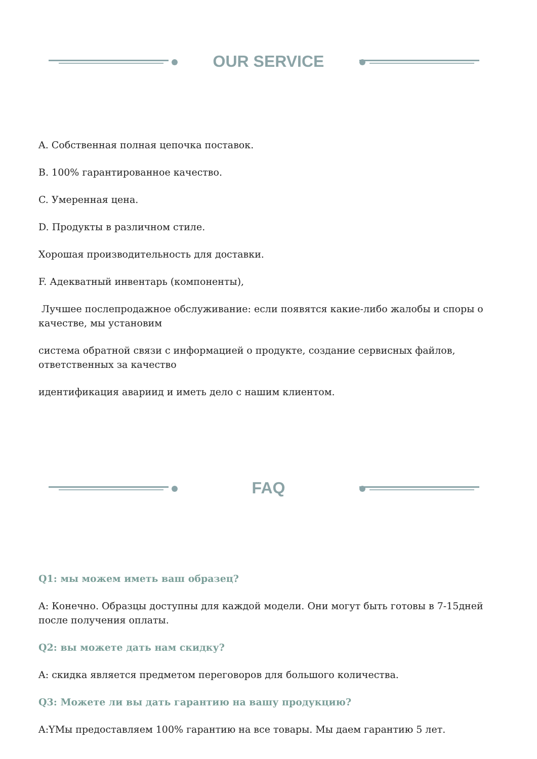OUR SERVICE
A. Собственная полная цепочка поставок.
B. 100% гарантированное качество.
C. Умеренная цена.
D. Продукты в различном стиле.
Хорошая производительность для доставки.
F. Адекватный инвентарь (компоненты),
Лучшее послепродажное обслуживание: если появятся какие-либо жалобы и споры о качестве, мы установим
система обратной связи с информацией о продукте, создание сервисных файлов, ответственных за качество
идентификация авариид и иметь дело с нашим клиентом.
FAQ
Q1: мы можем иметь ваш образец?
A: Конечно. Образцы доступны для каждой модели. Они могут быть готовы в 7-15дней после получения оплаты.
Q2: вы можете дать нам скидку?
A: скидка является предметом переговоров для большого количества.
Q3: Можете ли вы дать гарантию на вашу продукцию?
A:YМы предоставляем 100% гарантию на все товары. Мы даем гарантию 5 лет.